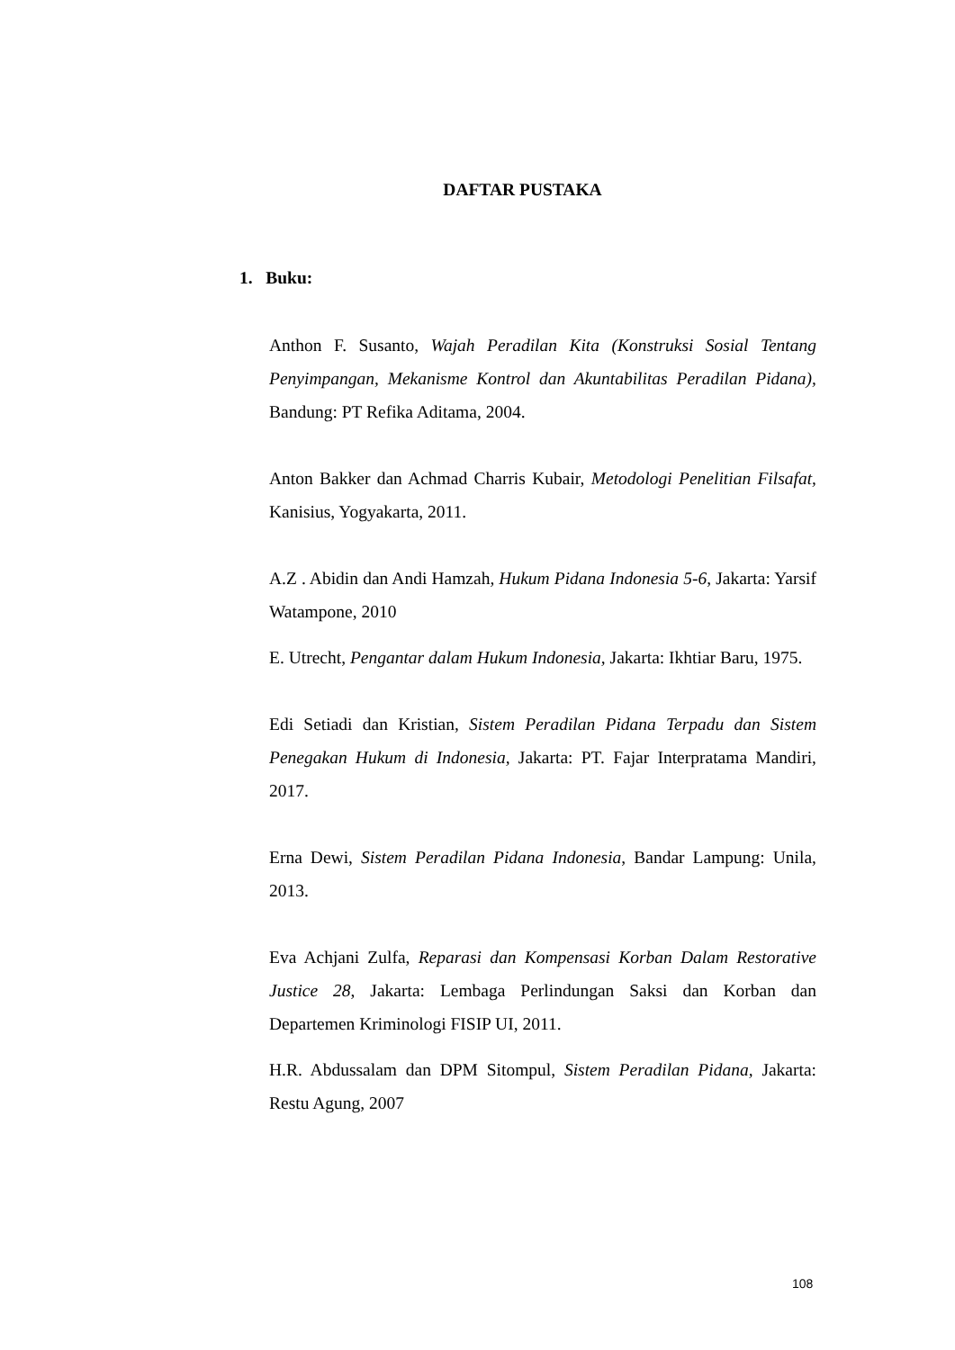DAFTAR PUSTAKA
1. Buku:
Anthon F. Susanto, Wajah Peradilan Kita (Konstruksi Sosial Tentang Penyimpangan, Mekanisme Kontrol dan Akuntabilitas Peradilan Pidana), Bandung: PT Refika Aditama, 2004.
Anton Bakker dan Achmad Charris Kubair, Metodologi Penelitian Filsafat, Kanisius, Yogyakarta, 2011.
A.Z . Abidin dan Andi Hamzah, Hukum Pidana Indonesia 5-6, Jakarta: Yarsif Watampone, 2010
E. Utrecht, Pengantar dalam Hukum Indonesia, Jakarta: Ikhtiar Baru, 1975.
Edi Setiadi dan Kristian, Sistem Peradilan Pidana Terpadu dan Sistem Penegakan Hukum di Indonesia, Jakarta: PT. Fajar Interpratama Mandiri, 2017.
Erna Dewi, Sistem Peradilan Pidana Indonesia, Bandar Lampung: Unila, 2013.
Eva Achjani Zulfa, Reparasi dan Kompensasi Korban Dalam Restorative Justice 28, Jakarta: Lembaga Perlindungan Saksi dan Korban dan Departemen Kriminologi FISIP UI, 2011.
H.R. Abdussalam dan DPM Sitompul, Sistem Peradilan Pidana, Jakarta: Restu Agung, 2007
108